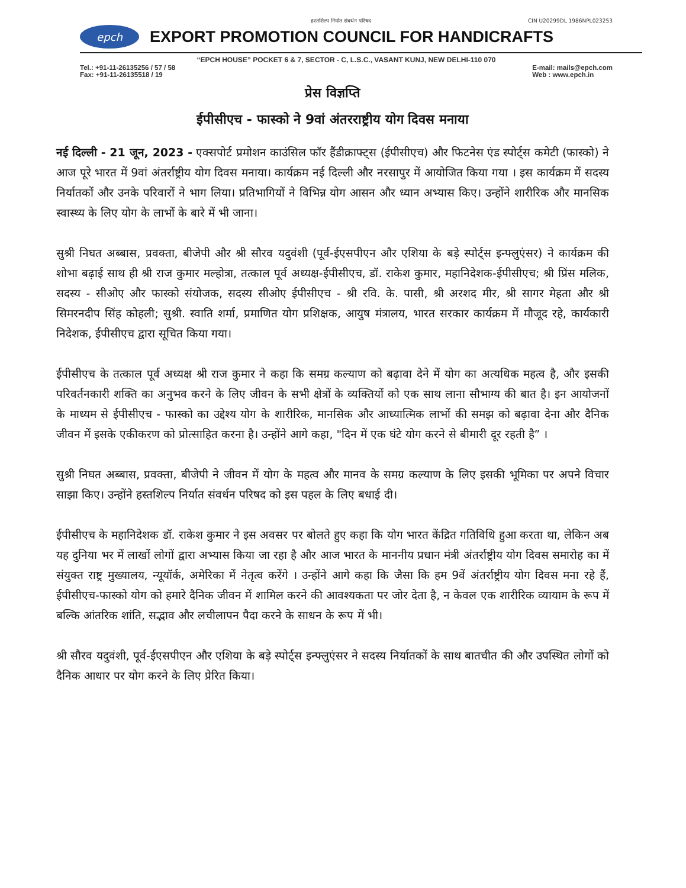हस्तशिल्प निर्यात संवर्धन परिषद CIN U20299DL 1986NPL023253
epch
EXPORT PROMOTION COUNCIL FOR HANDICRAFTS
“EPCH HOUSE” POCKET 6 & 7, SECTOR - C, L.S.C., VASANT KUNJ, NEW DELHI-110 070
Tel.: +91-11-26135256 / 57 / 58
Fax: +91-11-26135518 / 19
E-mail: mails@epch.com
Web : www.epch.in
प्रेस विज्ञप्ति
ईपीसीएच - फास्को ने 9वां अंतरराष्ट्रीय योग दिवस मनाया
नई दिल्ली - 21 जून, 2023 - एक्सपोर्ट प्रमोशन काउंसिल फॉर हैंडीक्राफ्ट्स (ईपीसीएच) और फिटनेस एंड स्पोर्ट्स कमेटी (फास्को) ने आज पूरे भारत में 9वां अंतर्राष्ट्रीय योग दिवस मनाया। कार्यक्रम नई दिल्ली और नरसापुर में आयोजित किया गया । इस कार्यक्रम में सदस्य निर्यातकों और उनके परिवारों ने भाग लिया। प्रतिभागियों ने विभिन्न योग आसन और ध्यान अभ्यास किए। उन्होंने शारीरिक और मानसिक स्वास्थ्य के लिए योग के लाभों के बारे में भी जाना।
सुश्री निघत अब्बास, प्रवक्ता, बीजेपी और श्री सौरव यदुवंशी (पूर्व-ईएसपीएन और एशिया के बड़े स्पोर्ट्स इन्फ्लुएंसर) ने कार्यक्रम की शोभा बढ़ाई साथ ही श्री राज कुमार मल्होत्रा, तत्काल पूर्व अध्यक्ष-ईपीसीएच, डॉ. राकेश कुमार, महानिदेशक-ईपीसीएच; श्री प्रिंस मलिक, सदस्य - सीओए और फास्को संयोजक, सदस्य सीओए ईपीसीएच - श्री रवि. के. पासी, श्री अरशद मीर, श्री सागर मेहता और श्री सिमरनदीप सिंह कोहली; सुश्री. स्वाति शर्मा, प्रमाणित योग प्रशिक्षक, आयुष मंत्रालय, भारत सरकार कार्यक्रम में मौजूद रहे, कार्यकारी निदेशक, ईपीसीएच द्वारा सूचित किया गया।
ईपीसीएच के तत्काल पूर्व अध्यक्ष श्री राज कुमार ने कहा कि समग्र कल्याण को बढ़ावा देने में योग का अत्यधिक महत्व है, और इसकी परिवर्तनकारी शक्ति का अनुभव करने के लिए जीवन के सभी क्षेत्रों के व्यक्तियों को एक साथ लाना सौभाग्य की बात है। इन आयोजनों के माध्यम से ईपीसीएच - फास्को का उद्देश्य योग के शारीरिक, मानसिक और आध्यात्मिक लाभों की समझ को बढ़ावा देना और दैनिक जीवन में इसके एकीकरण को प्रोत्साहित करना है। उन्होंने आगे कहा, "दिन में एक घंटे योग करने से बीमारी दूर रहती है” ।
सुश्री निघत अब्बास, प्रवक्ता, बीजेपी ने जीवन में योग के महत्व और मानव के समग्र कल्याण के लिए इसकी भूमिका पर अपने विचार साझा किए। उन्होंने हस्तशिल्प निर्यात संवर्धन परिषद को इस पहल के लिए बधाई दी।
ईपीसीएच के महानिदेशक डॉ. राकेश कुमार ने इस अवसर पर बोलते हुए कहा कि योग भारत केंद्रित गतिविधि हुआ करता था, लेकिन अब यह दुनिया भर में लाखों लोगों द्वारा अभ्यास किया जा रहा है और आज भारत के माननीय प्रधान मंत्री अंतर्राष्ट्रीय योग दिवस समारोह का में संयुक्त राष्ट्र मुख्यालय, न्यूयॉर्क, अमेरिका में नेतृत्व करेंगे । उन्होंने आगे कहा कि जैसा कि हम 9वें अंतर्राष्ट्रीय योग दिवस मना रहे हैं, ईपीसीएच-फास्को योग को हमारे दैनिक जीवन में शामिल करने की आवश्यकता पर जोर देता है, न केवल एक शारीरिक व्यायाम के रूप में बल्कि आंतरिक शांति, सद्भाव और लचीलापन पैदा करने के साधन के रूप में भी।
श्री सौरव यदुवंशी, पूर्व-ईएसपीएन और एशिया के बड़े स्पोर्ट्स इन्फ्लुएंसर ने सदस्य निर्यातकों के साथ बातचीत की और उपस्थित लोगों को दैनिक आधार पर योग करने के लिए प्रेरित किया।